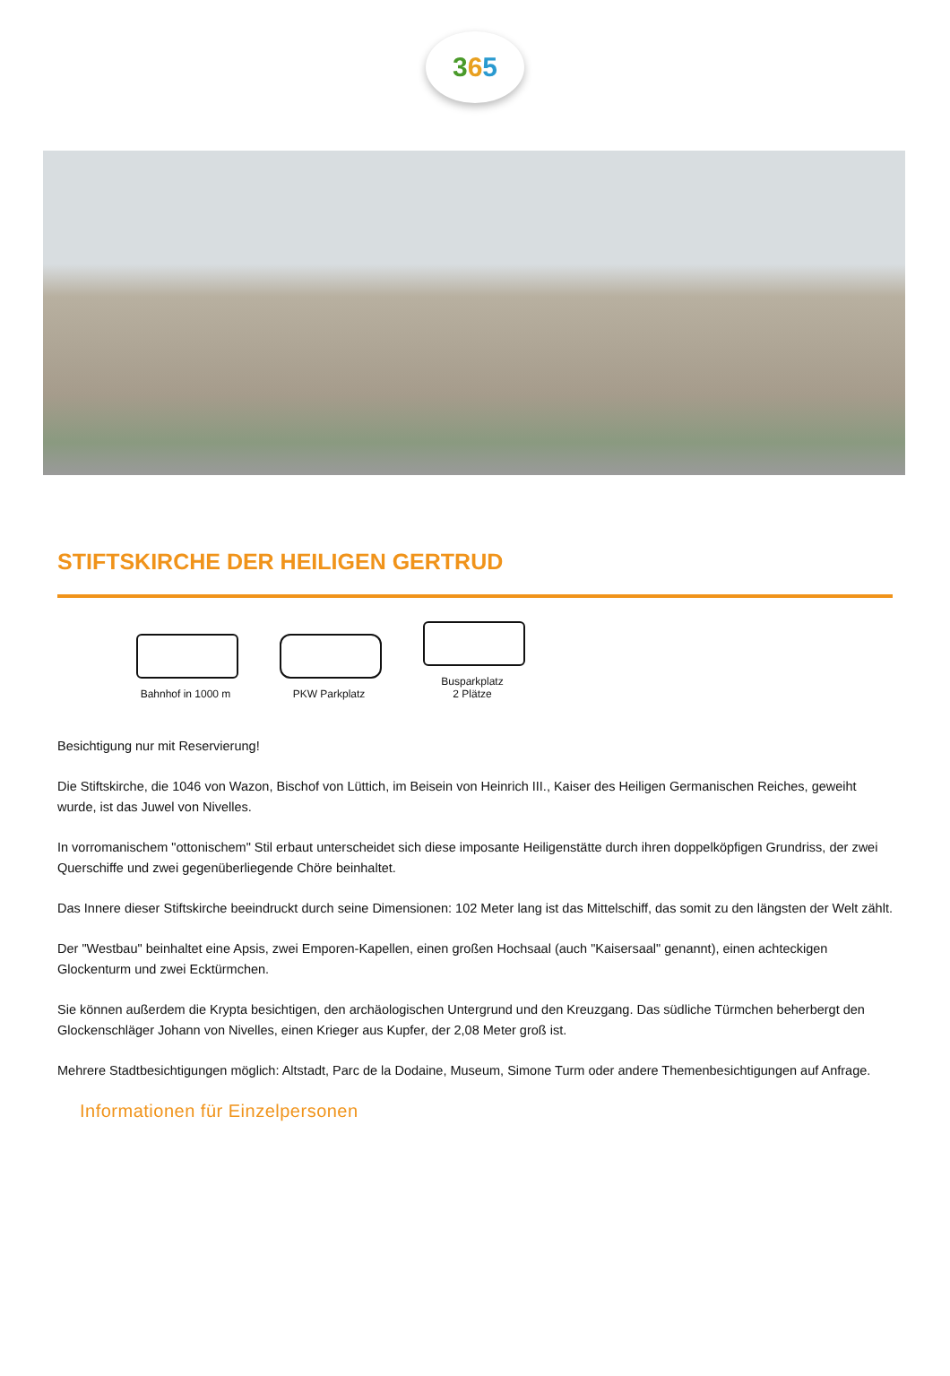365
STIFTSKIRCHE DER HEILIGEN GERTRUD
Bahnhof in 1000 m
PKW Parkplatz
Busparkplatz
2 Plätze
Besichtigung nur mit Reservierung!
Die Stiftskirche, die 1046 von Wazon, Bischof von Lüttich, im Beisein von Heinrich III., Kaiser des Heiligen Germanischen Reiches, geweiht wurde, ist das Juwel von Nivelles.
In vorromanischem "ottonischem" Stil erbaut unterscheidet sich diese imposante Heiligenstätte durch ihren doppelköpfigen Grundriss, der zwei Querschiffe und zwei gegenüberliegende Chöre beinhaltet.
Das Innere dieser Stiftskirche beeindruckt durch seine Dimensionen: 102 Meter lang ist das Mittelschiff, das somit zu den längsten der Welt zählt.
Der "Westbau" beinhaltet eine Apsis, zwei Emporen-Kapellen, einen großen Hochsaal (auch "Kaisersaal" genannt), einen achteckigen Glockenturm und zwei Ecktürmchen.
Sie können außerdem die Krypta besichtigen, den archäologischen Untergrund und den Kreuzgang. Das südliche Türmchen beherbergt den Glockenschläger Johann von Nivelles, einen Krieger aus Kupfer, der 2,08 Meter groß ist.
Mehrere Stadtbesichtigungen möglich: Altstadt, Parc de la Dodaine, Museum, Simone Turm oder andere Themenbesichtigungen auf Anfrage.
Informationen für Einzelpersonen